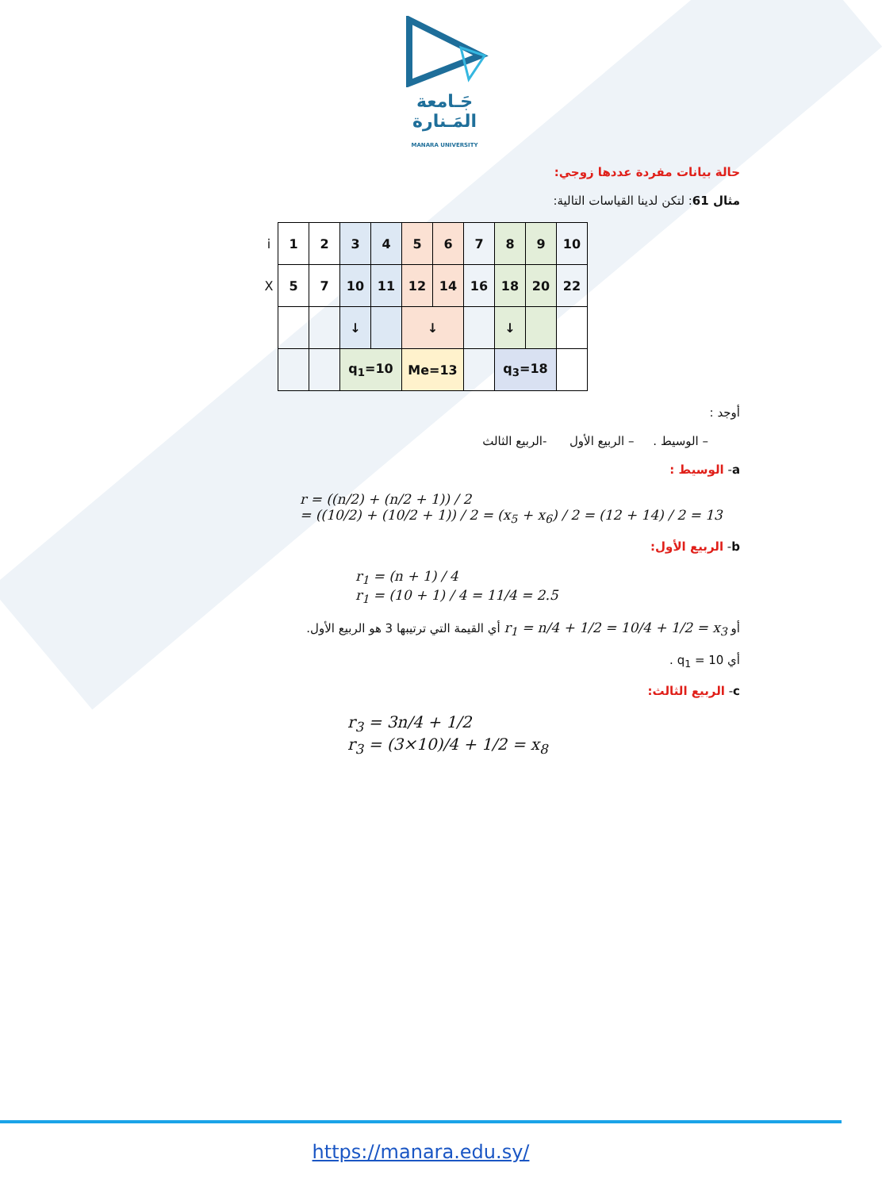جَـامعة
المَـنارة
MANARA UNIVERSITY
حالة بيانات مفردة عددها زوجي:
مثال 61: لتكن لدينا القياسات التالية:
| i | 1 | 2 | 3 | 4 | 5 | 6 | 7 | 8 | 9 | 10 |
| X | 5 | 7 | 10 | 11 | 12 | 14 | 16 | 18 | 20 | 22 |
| | | | ↓ | | ↓ | | | ↓ | | |
| | | | q<sub>1</sub>=10 | | Me=13 | | | q<sub>3</sub>=18 | | |
أوجد :
– الوسيط . – الربيع الأول -الربيع الثالث
a- الوسيط :
r = ((n/2) + (n/2 + 1)) / 2
= ((10/2) + (10/2 + 1)) / 2 = (x<sub>5</sub> + x<sub>6</sub>) / 2 = (12 + 14) / 2 = 13
b- الربيع الأول:
r<sub>1</sub> = (n + 1) / 4
r<sub>1</sub> = (10 + 1) / 4 = 11/4 = 2.5
أو r<sub>1</sub> = n/4 + 1/2 = 10/4 + 1/2 = x<sub>3</sub> أي القيمة التي ترتيبها 3 هو الربيع الأول.
أي q<sub>1</sub> = 10 .
c- الربيع الثالث:
r<sub>3</sub> = 3n/4 + 1/2
r<sub>3</sub> = (3×10)/4 + 1/2 = x<sub>8</sub>
https://manara.edu.sy/